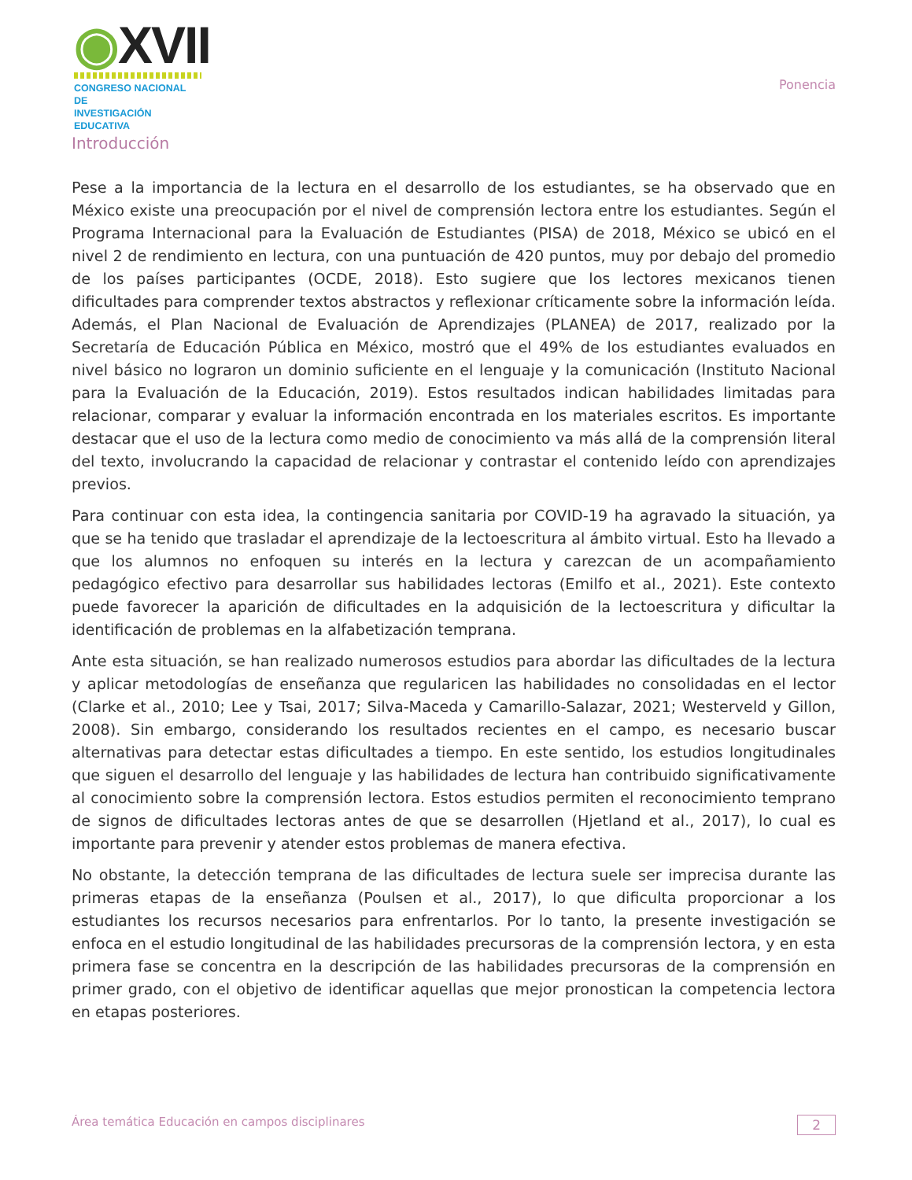◉XVII
CONGRESO NACIONAL DE
INVESTIGACIÓN EDUCATIVA
Ponencia
Introducción
Pese a la importancia de la lectura en el desarrollo de los estudiantes, se ha observado que en México existe una preocupación por el nivel de comprensión lectora entre los estudiantes. Según el Programa Internacional para la Evaluación de Estudiantes (PISA) de 2018, México se ubicó en el nivel 2 de rendimiento en lectura, con una puntuación de 420 puntos, muy por debajo del promedio de los países participantes (OCDE, 2018). Esto sugiere que los lectores mexicanos tienen dificultades para comprender textos abstractos y reflexionar críticamente sobre la información leída. Además, el Plan Nacional de Evaluación de Aprendizajes (PLANEA) de 2017, realizado por la Secretaría de Educación Pública en México, mostró que el 49% de los estudiantes evaluados en nivel básico no lograron un dominio suficiente en el lenguaje y la comunicación (Instituto Nacional para la Evaluación de la Educación, 2019). Estos resultados indican habilidades limitadas para relacionar, comparar y evaluar la información encontrada en los materiales escritos. Es importante destacar que el uso de la lectura como medio de conocimiento va más allá de la comprensión literal del texto, involucrando la capacidad de relacionar y contrastar el contenido leído con aprendizajes previos.
Para continuar con esta idea, la contingencia sanitaria por COVID-19 ha agravado la situación, ya que se ha tenido que trasladar el aprendizaje de la lectoescritura al ámbito virtual. Esto ha llevado a que los alumnos no enfoquen su interés en la lectura y carezcan de un acompañamiento pedagógico efectivo para desarrollar sus habilidades lectoras (Emilfo et al., 2021). Este contexto puede favorecer la aparición de dificultades en la adquisición de la lectoescritura y dificultar la identificación de problemas en la alfabetización temprana.
Ante esta situación, se han realizado numerosos estudios para abordar las dificultades de la lectura y aplicar metodologías de enseñanza que regularicen las habilidades no consolidadas en el lector (Clarke et al., 2010; Lee y Tsai, 2017; Silva-Maceda y Camarillo-Salazar, 2021; Westerveld y Gillon, 2008). Sin embargo, considerando los resultados recientes en el campo, es necesario buscar alternativas para detectar estas dificultades a tiempo. En este sentido, los estudios longitudinales que siguen el desarrollo del lenguaje y las habilidades de lectura han contribuido significativamente al conocimiento sobre la comprensión lectora. Estos estudios permiten el reconocimiento temprano de signos de dificultades lectoras antes de que se desarrollen (Hjetland et al., 2017), lo cual es importante para prevenir y atender estos problemas de manera efectiva.
No obstante, la detección temprana de las dificultades de lectura suele ser imprecisa durante las primeras etapas de la enseñanza (Poulsen et al., 2017), lo que dificulta proporcionar a los estudiantes los recursos necesarios para enfrentarlos. Por lo tanto, la presente investigación se enfoca en el estudio longitudinal de las habilidades precursoras de la comprensión lectora, y en esta primera fase se concentra en la descripción de las habilidades precursoras de la comprensión en primer grado, con el objetivo de identificar aquellas que mejor pronostican la competencia lectora en etapas posteriores.
Área temática Educación en campos disciplinares 2